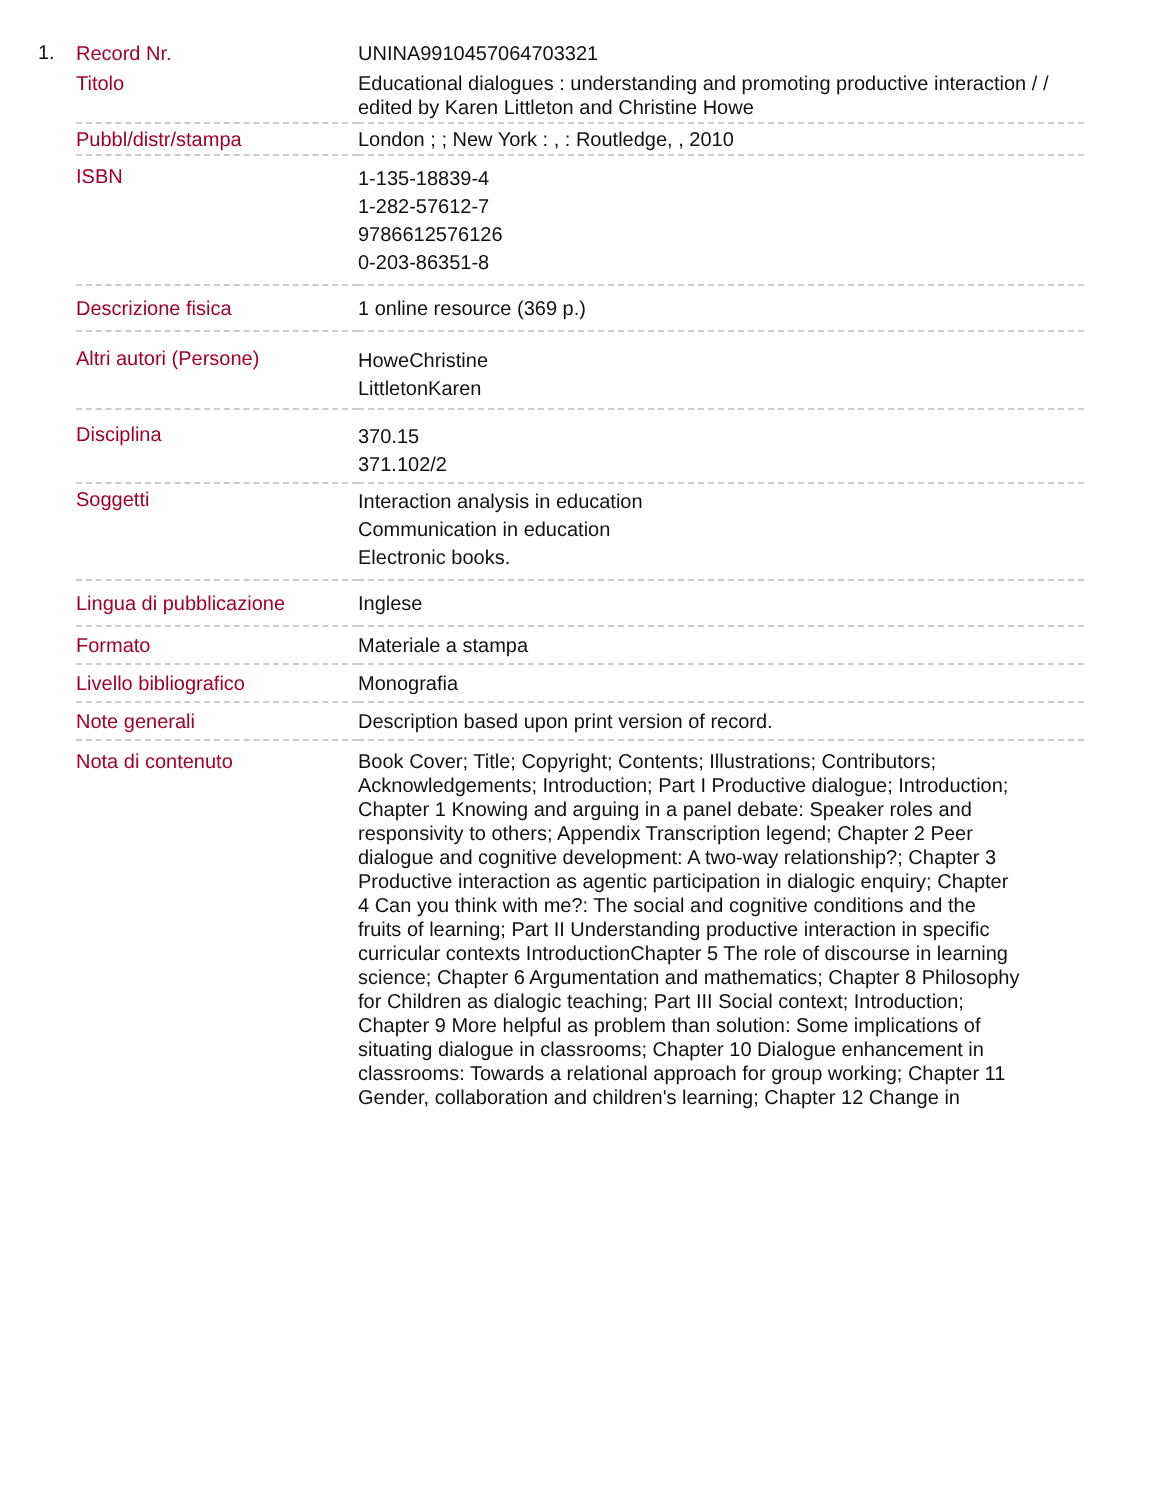1.
| Record Nr. | UNINA9910457064703321 |
| Titolo | Educational dialogues : understanding and promoting productive interaction / / edited by Karen Littleton and Christine Howe |
| Pubbl/distr/stampa | London ; ; New York : , : Routledge, , 2010 |
| ISBN | 1-135-18839-4 1-282-57612-7 9786612576126 0-203-86351-8 |
| Descrizione fisica | 1 online resource (369 p.) |
| Altri autori (Persone) | HoweChristine LittletonKaren |
| Disciplina | 370.15 371.102/2 |
| Soggetti | Interaction analysis in education Communication in education Electronic books. |
| Lingua di pubblicazione | Inglese |
| Formato | Materiale a stampa |
| Livello bibliografico | Monografia |
| Note generali | Description based upon print version of record. |
| Nota di contenuto | Book Cover; Title; Copyright; Contents; Illustrations; Contributors; Acknowledgements; Introduction; Part I Productive dialogue; Introduction; Chapter 1 Knowing and arguing in a panel debate: Speaker roles and responsivity to others; Appendix Transcription legend; Chapter 2 Peer dialogue and cognitive development: A two-way relationship?; Chapter 3 Productive interaction as agentic participation in dialogic enquiry; Chapter 4 Can you think with me?: The social and cognitive conditions and the fruits of learning; Part II Understanding productive interaction in specific curricular contexts IntroductionChapter 5 The role of discourse in learning science; Chapter 6 Argumentation and mathematics; Chapter 8 Philosophy for Children as dialogic teaching; Part III Social context; Introduction; Chapter 9 More helpful as problem than solution: Some implications of situating dialogue in classrooms; Chapter 10 Dialogue enhancement in classrooms: Towards a relational approach for group working; Chapter 11 Gender, collaboration and children's learning; Chapter 12 Change in |